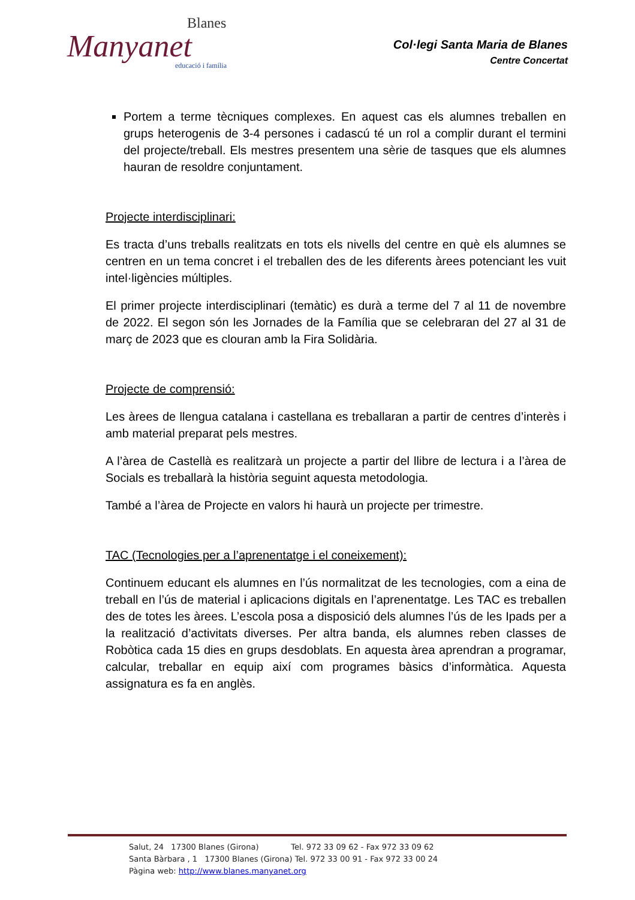Blanes
Manyanet
educació i família
Col·legi Santa Maria de Blanes
Centre Concertat
Portem a terme tècniques complexes. En aquest cas els alumnes treballen en grups heterogenis de 3-4 persones i cadascú té un rol a complir durant el termini del projecte/treball. Els mestres presentem una sèrie de tasques que els alumnes hauran de resoldre conjuntament.
Projecte interdisciplinari:
Es tracta d’uns treballs realitzats en tots els nivells del centre en què els alumnes se centren en un tema concret i el treballen des de les diferents àrees potenciant les vuit intel·ligències múltiples.
El primer projecte interdisciplinari (temàtic) es durà a terme del 7 al 11 de novembre de 2022. El segon són les Jornades de la Família que se celebraran del 27 al 31 de març de 2023 que es clouran amb la Fira Solidària.
Projecte de comprensió:
Les àrees de llengua catalana i castellana es treballaran a partir de centres d’interès i amb material preparat pels mestres.
A l’àrea de Castellà es realitzarà un projecte a partir del llibre de lectura i a l’àrea de Socials es treballarà la història seguint aquesta metodologia.
També a l’àrea de Projecte en valors hi haurà un projecte per trimestre.
TAC (Tecnologies per a l’aprenentatge i el coneixement):
Continuem educant els alumnes en l’ús normalitzat de les tecnologies, com a eina de treball en l’ús de material i aplicacions digitals en l’aprenentatge. Les TAC es treballen des de totes les àrees. L’escola posa a disposició dels alumnes l’ús de les Ipads per a la realització d’activitats diverses. Per altra banda, els alumnes reben classes de Robòtica cada 15 dies en grups desdoblats. En aquesta àrea aprendran a programar, calcular, treballar en equip així com programes bàsics d’informàtica. Aquesta assignatura es fa en anglès.
Salut, 24 17300 Blanes (Girona) Tel. 972 33 09 62 - Fax 972 33 09 62
Santa Bàrbara , 1 17300 Blanes (Girona) Tel. 972 33 00 91 - Fax 972 33 00 24
Pàgina web: http://www.blanes.manyanet.org